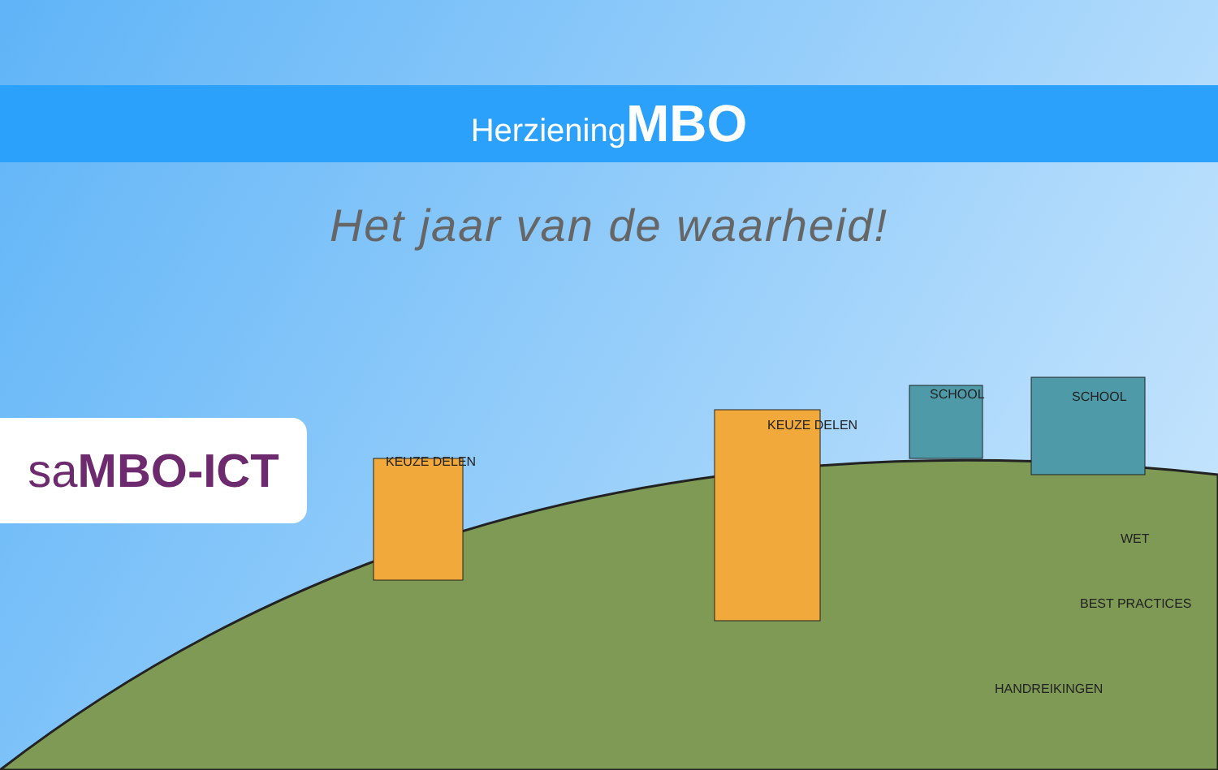Herziening MBO
Het jaar van de waarheid!
sa MBO-ICT KEUZE DELEN
KEUZE DELEN
SCHOOL SCHOOL
WET
BEST PRACTICES
HANDREIKINGEN